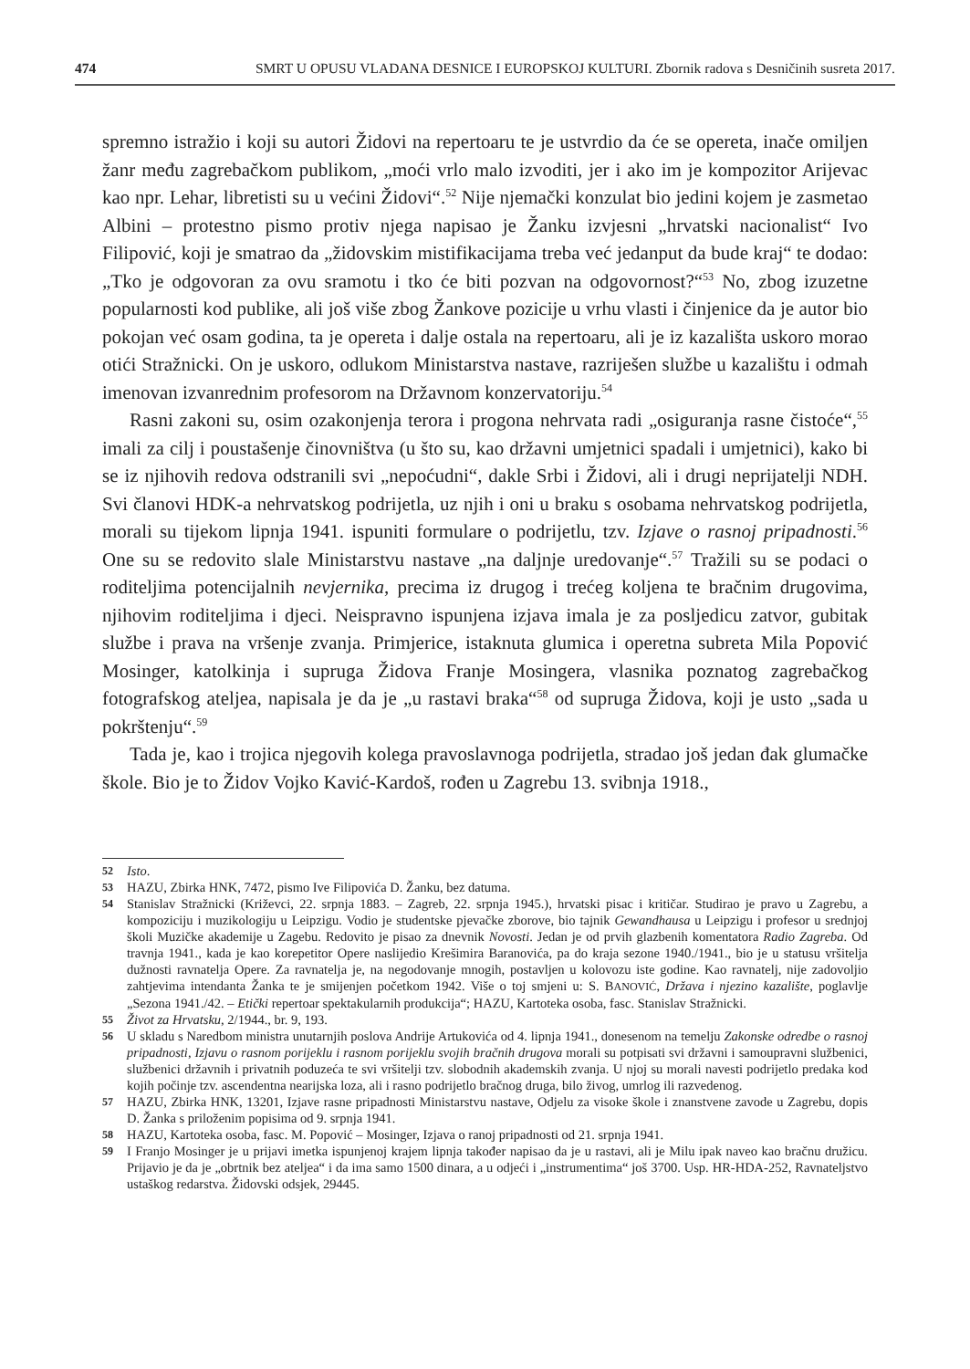474 SMRT U OPUSU VLADANA DESNICE I EUROPSKOJ KULTURI. Zbornik radova s Desničinih susreta 2017.
spremno istražio i koji su autori Židovi na repertoaru te je ustvrdio da će se opereta, inače omiljen žanr među zagrebačkom publikom, „moći vrlo malo izvoditi, jer i ako im je kompozitor Arijevac kao npr. Lehar, libretisti su u većini Židovi“.<sup>52</sup> Nije njemački konzulat bio jedini kojem je zasmetao Albini – protestno pismo protiv njega napisao je Žanku izvjesni „hrvatski nacionalist“ Ivo Filipović, koji je smatrao da „židovskim mistifikacijama treba već jedanput da bude kraj“ te dodao: „Tko je odgovoran za ovu sramotu i tko će biti pozvan na odgovornost?“<sup>53</sup> No, zbog izuzetne popularnosti kod publike, ali još više zbog Žankove pozicije u vrhu vlasti i činjenice da je autor bio pokojan već osam godina, ta je opereta i dalje ostala na repertoaru, ali je iz kazališta uskoro morao otići Stražnicki. On je uskoro, odlukom Ministarstva nastave, razriješen službe u kazalištu i odmah imenovan izvanrednim profesorom na Državnom konzervatoriju.<sup>54</sup>
Rasni zakoni su, osim ozakonjenja terora i progona nehrvata radi „osiguranja rasne čistoće“,<sup>55</sup> imali za cilj i poustašenje činovništva (u što su, kao državni umjetnici spadali i umjetnici), kako bi se iz njihovih redova odstranili svi „nepoćudni“, dakle Srbi i Židovi, ali i drugi neprijatelji NDH. Svi članovi HDK-a nehrvatskog podrijetla, uz njih i oni u braku s osobama nehrvatskog podrijetla, morali su tijekom lipnja 1941. ispuniti formulare o podrijetlu, tzv. Izjave o rasnoj pripadnosti.<sup>56</sup> One su se redovito slale Ministarstvu nastave „na daljnje uredovanje“.<sup>57</sup> Tražili su se podaci o roditeljima potencijalnih nevjernika, precima iz drugog i trećeg koljena te bračnim drugovima, njihovim roditeljima i djeci. Neispravno ispunjena izjava imala je za posljedicu zatvor, gubitak službe i prava na vršenje zvanja. Primjerice, istaknuta glumica i operetna subreta Mila Popović Mosinger, katolkinja i supruga Židova Franje Mosingera, vlasnika poznatog zagrebačkog fotografskog ateljea, napisala je da je „u rastavi braka“<sup>58</sup> od supruga Židova, koji je usto „sada u pokrštenju“.<sup>59</sup>
Tada je, kao i trojica njegovih kolega pravoslavnoga podrijetla, stradao još jedan đak glumačke škole. Bio je to Židov Vojko Kavić-Kardoš, rođen u Zagrebu 13. svibnja 1918.,
52 Isto.
53 HAZU, Zbirka HNK, 7472, pismo Ive Filipovića D. Žanku, bez datuma.
54 Stanislav Stražnicki (Križevci, 22. srpnja 1883. – Zagreb, 22. srpnja 1945.), hrvatski pisac i kritičar. Studirao je pravo u Zagrebu, a kompoziciju i muzikologiju u Leipzigu. Vodio je studentske pjevačke zborove, bio tajnik Gewandhausa u Leipzigu i profesor u srednjoj školi Muzičke akademije u Zagebu. Redovito je pisao za dnevnik Novosti. Jedan je od prvih glazbenih komentatora Radio Zagreba. Od travnja 1941., kada je kao korepetitor Opere naslijedio Krešimira Baranovića, pa do kraja sezone 1940./1941., bio je u statusu vršitelja dužnosti ravnatelja Opere. Za ravnatelja je, na negodovanje mnogih, postavljen u kolovozu iste godine. Kao ravnatelj, nije zadovoljio zahtjevima intendanta Žanka te je smijenjen početkom 1942. Više o toj smjeni u: S. BANOVIĆ, Država i njezino kazalište, poglavlje „Sezona 1941./42. – Etički repertoar spektakularnih produkcija“; HAZU, Kartoteka osoba, fasc. Stanislav Stražnicki.
55 Život za Hrvatsku, 2/1944., br. 9, 193.
56 U skladu s Naredbom ministra unutarnjih poslova Andrije Artukovića od 4. lipnja 1941., donesenom na temelju Zakonske odredbe o rasnoj pripadnosti, Izjavu o rasnom porijeklu i rasnom porijeklu svojih bračnih drugova morali su potpisati svi državni i samoupravni službenici, službenici državnih i privatnih poduzeća te svi vršitelji tzv. slobodnih akademskih zvanja. U njoj su morali navesti podrijetlo predaka kod kojih počinje tzv. ascendentna nearijska loza, ali i rasno podrijetlo bračnog druga, bilo živog, umrlog ili razvedenog.
57 HAZU, Zbirka HNK, 13201, Izjave rasne pripadnosti Ministarstvu nastave, Odjelu za visoke škole i znanstvene zavode u Zagrebu, dopis D. Žanka s priloženim popisima od 9. srpnja 1941.
58 HAZU, Kartoteka osoba, fasc. M. Popović – Mosinger, Izjava o ranoj pripadnosti od 21. srpnja 1941.
59 I Franjo Mosinger je u prijavi imetka ispunjenoj krajem lipnja također napisao da je u rastavi, ali je Milu ipak naveo kao bračnu družicu. Prijavio je da je „obrtnik bez ateljea“ i da ima samo 1500 dinara, a u odjeći i „instrumentima“ još 3700. Usp. HR-HDA-252, Ravnateljstvo ustaškog redarstva. Židovski odsjek, 29445.